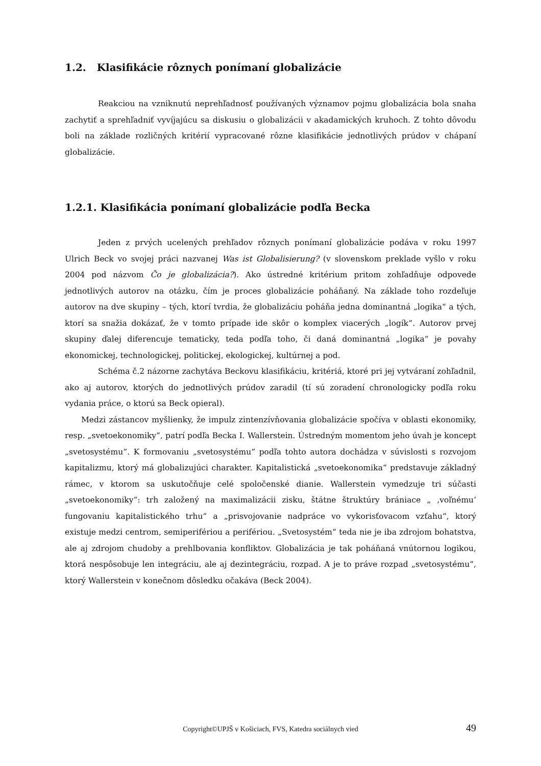1.2. Klasifikácie rôznych ponímaní globalizácie
Reakciou na vzniknutú neprehľadnosť používaných významov pojmu globalizácia bola snaha zachytiť a sprehľadniť vyvíjajúcu sa diskusiu o globalizácii v akadamických kruhoch. Z tohto dôvodu boli na základe rozličných kritérií vypracované rôzne klasifikácie jednotlivých prúdov v chápaní globalizácie.
1.2.1. Klasifikácia ponímaní globalizácie podľa Becka
Jeden z prvých ucelených prehľadov rôznych ponímaní globalizácie podáva v roku 1997 Ulrich Beck vo svojej práci nazvanej Was ist Globalisierung? (v slovenskom preklade vyšlo v roku 2004 pod názvom Čo je globalizácia?). Ako ústredné kritérium pritom zohľadňuje odpovede jednotlivých autorov na otázku, čím je proces globalizácie poháňaný. Na základe toho rozdeľuje autorov na dve skupiny – tých, ktorí tvrdia, že globalizáciu poháňa jedna dominantná „logika“ a tých, ktorí sa snažia dokázať, že v tomto prípade ide skôr o komplex viacerých „logík“. Autorov prvej skupiny ďalej diferencuje tematicky, teda podľa toho, či daná dominantná „logika“ je povahy ekonomickej, technologickej, politickej, ekologickej, kultúrnej a pod.
Schéma č.2 názorne zachytáva Beckovu klasifikáciu, kritériá, ktoré pri jej vytváraní zohľadnil, ako aj autorov, ktorých do jednotlivých prúdov zaradil (tí sú zoradení chronologicky podľa roku vydania práce, o ktorú sa Beck opieral).
Medzi zástancov myšlienky, že impulz zintenzívňovania globalizácie spočíva v oblasti ekonomiky, resp. „svetoekonomiky“, patrí podľa Becka I. Wallerstein. Ústredným momentom jeho úvah je koncept „svetosystému“. K formovaniu „svetosystému“ podľa tohto autora dochádza v súvislosti s rozvojom kapitalizmu, ktorý má globalizujúci charakter. Kapitalistická „svetoekonomika“ predstavuje základný rámec, v ktorom sa uskutočňuje celé spoločenské dianie. Wallerstein vymedzuje tri súčasti „svetoekonomiky“: trh založený na maximalizácii zisku, štátne štruktúry brániace „ ‚voľnému‘ fungovaniu kapitalistického trhu“ a „prisvojovanie nadpráce vo vykorisťovacom vzťahu“, ktorý existuje medzi centrom, semiperifériou a perifériou. „Svetosystém“ teda nie je iba zdrojom bohatstva, ale aj zdrojom chudoby a prehlbovania konfliktov. Globalizácia je tak poháňaná vnútornou logikou, ktorá nespôsobuje len integráciu, ale aj dezintegráciu, rozpad. A je to práve rozpad „svetosystému“, ktorý Wallerstein v konečnom dôsledku očakáva (Beck 2004).
Copyright©UPJŠ v Košiciach, FVS, Katedra sociálnych vied 49